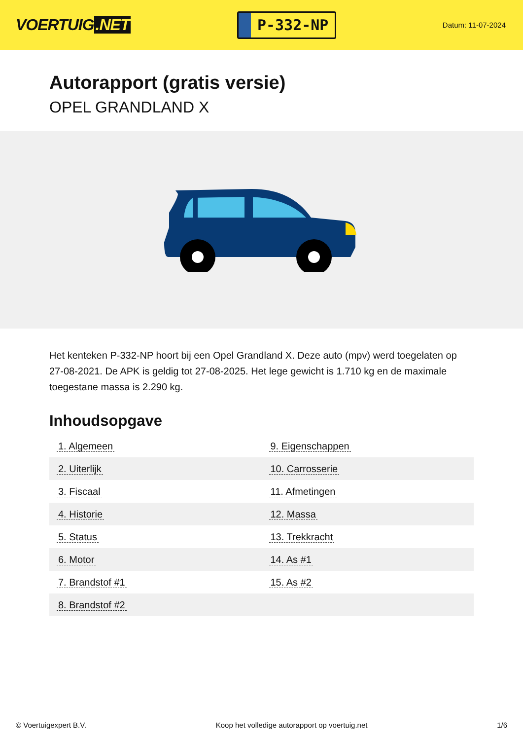VOERTUIG.NET
P-332-NP
Datum: 11-07-2024
Autorapport (gratis versie)
OPEL GRANDLAND X
Het kenteken P-332-NP hoort bij een Opel Grandland X. Deze auto (mpv) werd toegelaten op 27-08-2021. De APK is geldig tot 27-08-2025. Het lege gewicht is 1.710 kg en de maximale toegestane massa is 2.290 kg.
Inhoudsopgave
| 1. Algemeen | 9. Eigenschappen |
| 2. Uiterlijk | 10. Carrosserie |
| 3. Fiscaal | 11. Afmetingen |
| 4. Historie | 12. Massa |
| 5. Status | 13. Trekkracht |
| 6. Motor | 14. As #1 |
| 7. Brandstof #1 | 15. As #2 |
| 8. Brandstof #2 | |
© Voertuigexpert B.V. Koop het volledige autorapport op voertuig.net 1/6